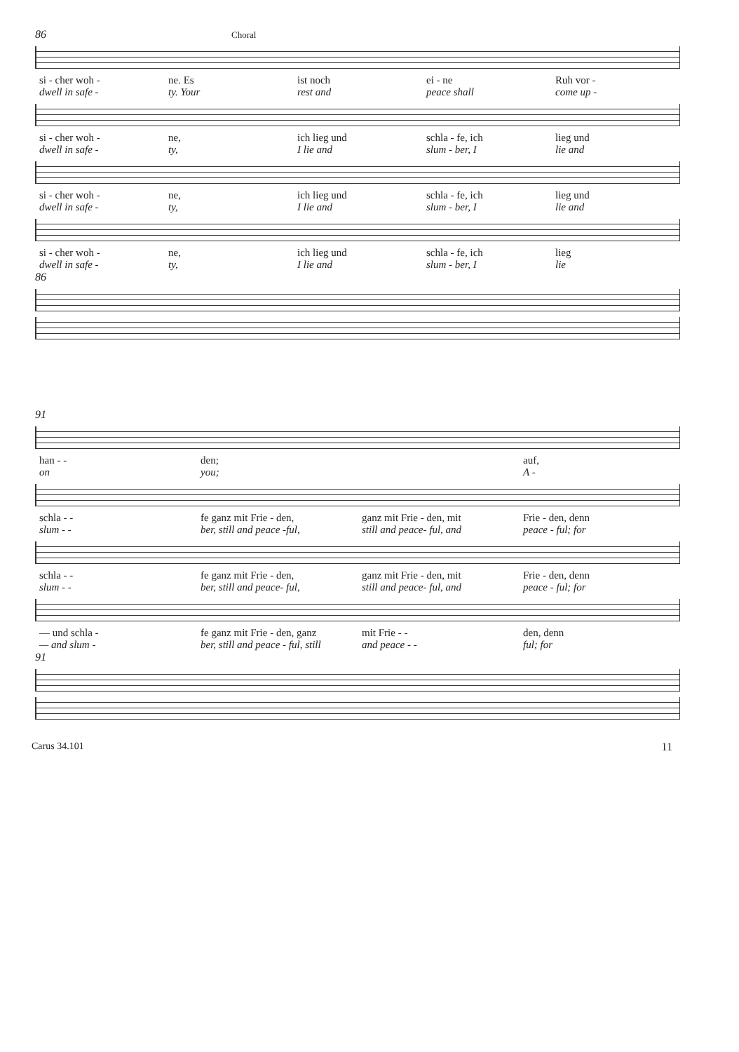86 Choral
si - cher woh - ne. Es ist noch ei - ne Ruh vor -
dwell in safe - ty. Your rest and peace shall come up -
si - cher woh - ne, ich lieg und schla - fe, ich lieg und
dwell in safe - ty, I lie and slum - ber, I lie and
si - cher woh - ne, ich lieg und schla - fe, ich lieg und
dwell in safe - ty, I lie and slum - ber, I lie and
si - cher woh - ne, ich lieg und schla - fe, ich lieg
dwell in safe - ty, I lie and slum - ber, I lie
86
91
han - - den; auf,
on you; A -
schla - - fe ganz mit Frie - den, ganz mit Frie - den, mit Frie - den, denn
slum - - ber, still and peace -ful, still and peace- ful, and peace - ful; for
schla - - fe ganz mit Frie - den, ganz mit Frie - den, mit Frie - den, denn
slum - - ber, still and peace- ful, still and peace- ful, and peace - ful; for
— und schla - fe ganz mit Frie - den, ganz mit Frie - - den, denn
— and slum - ber, still and peace - ful, still
and peace - - ful; for
91
Carus 34.101 11